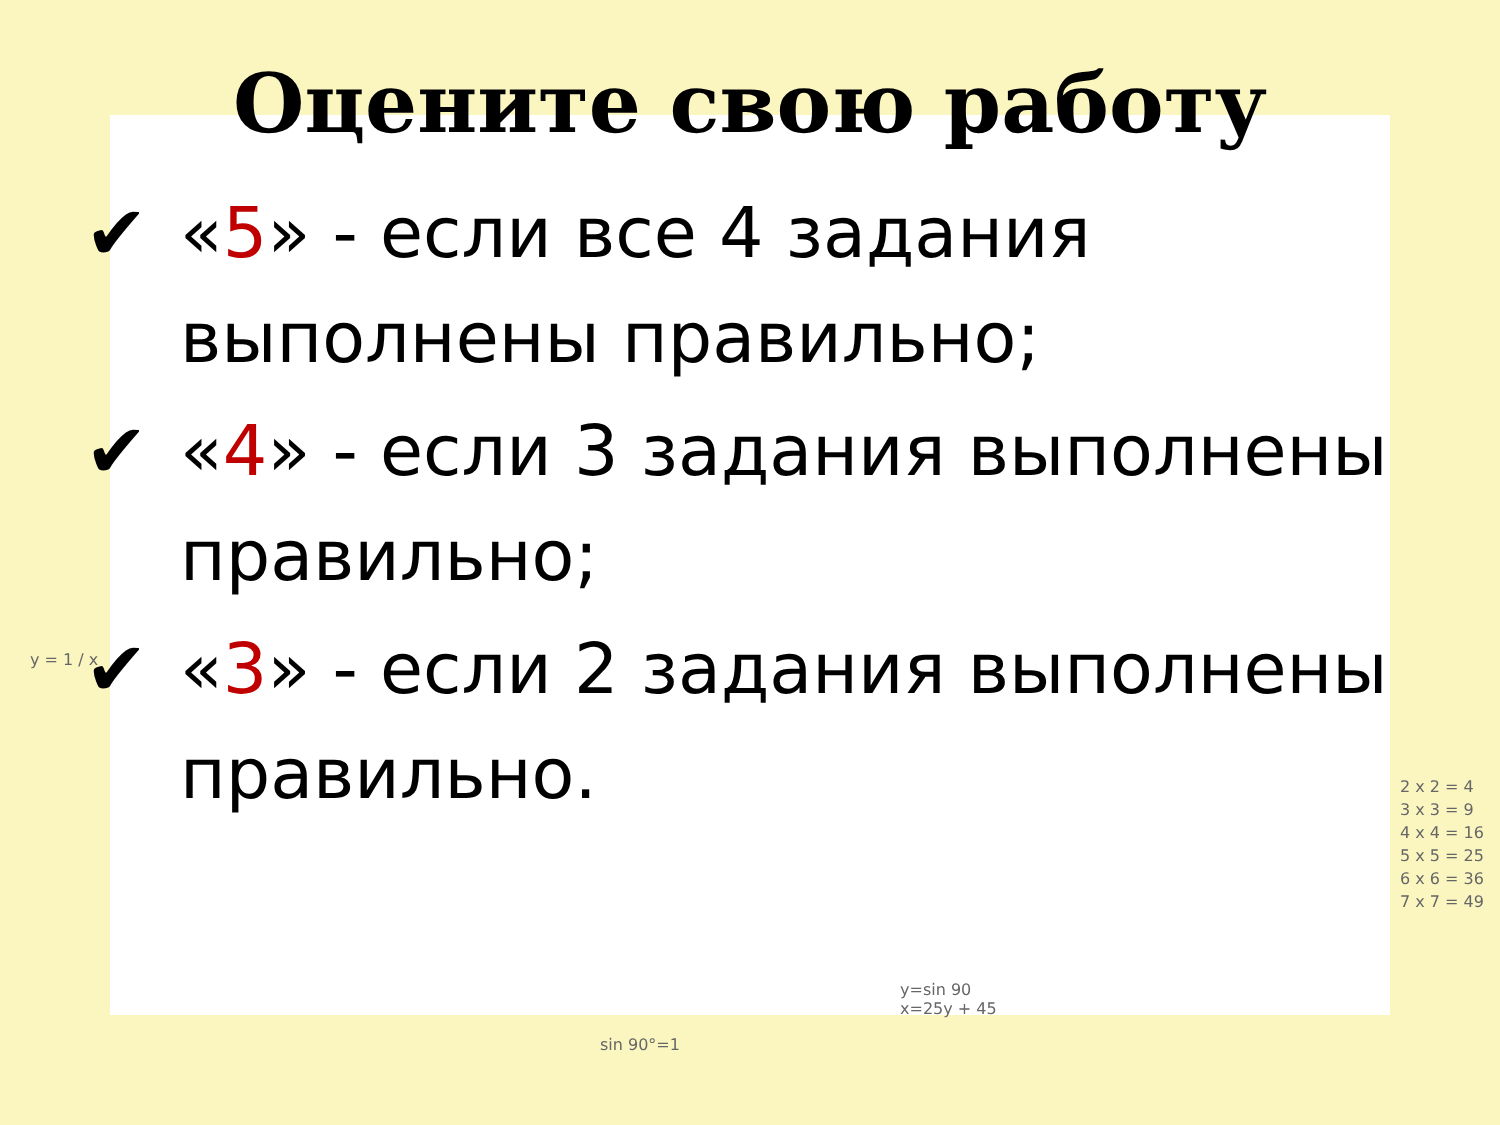Оцените свою работу
✔ «5» - если все 4 задания выполнены правильно;
✔ «4» - если 3 задания выполнены правильно;
✔ «3» - если 2 задания выполнены правильно.
y = 1 / x
2 x 2 = 4
3 x 3 = 9
4 x 4 = 16
5 x 5 = 25
6 x 6 = 36
7 x 7 = 49
sin 90°=1
y=sin 90
x=25y + 45